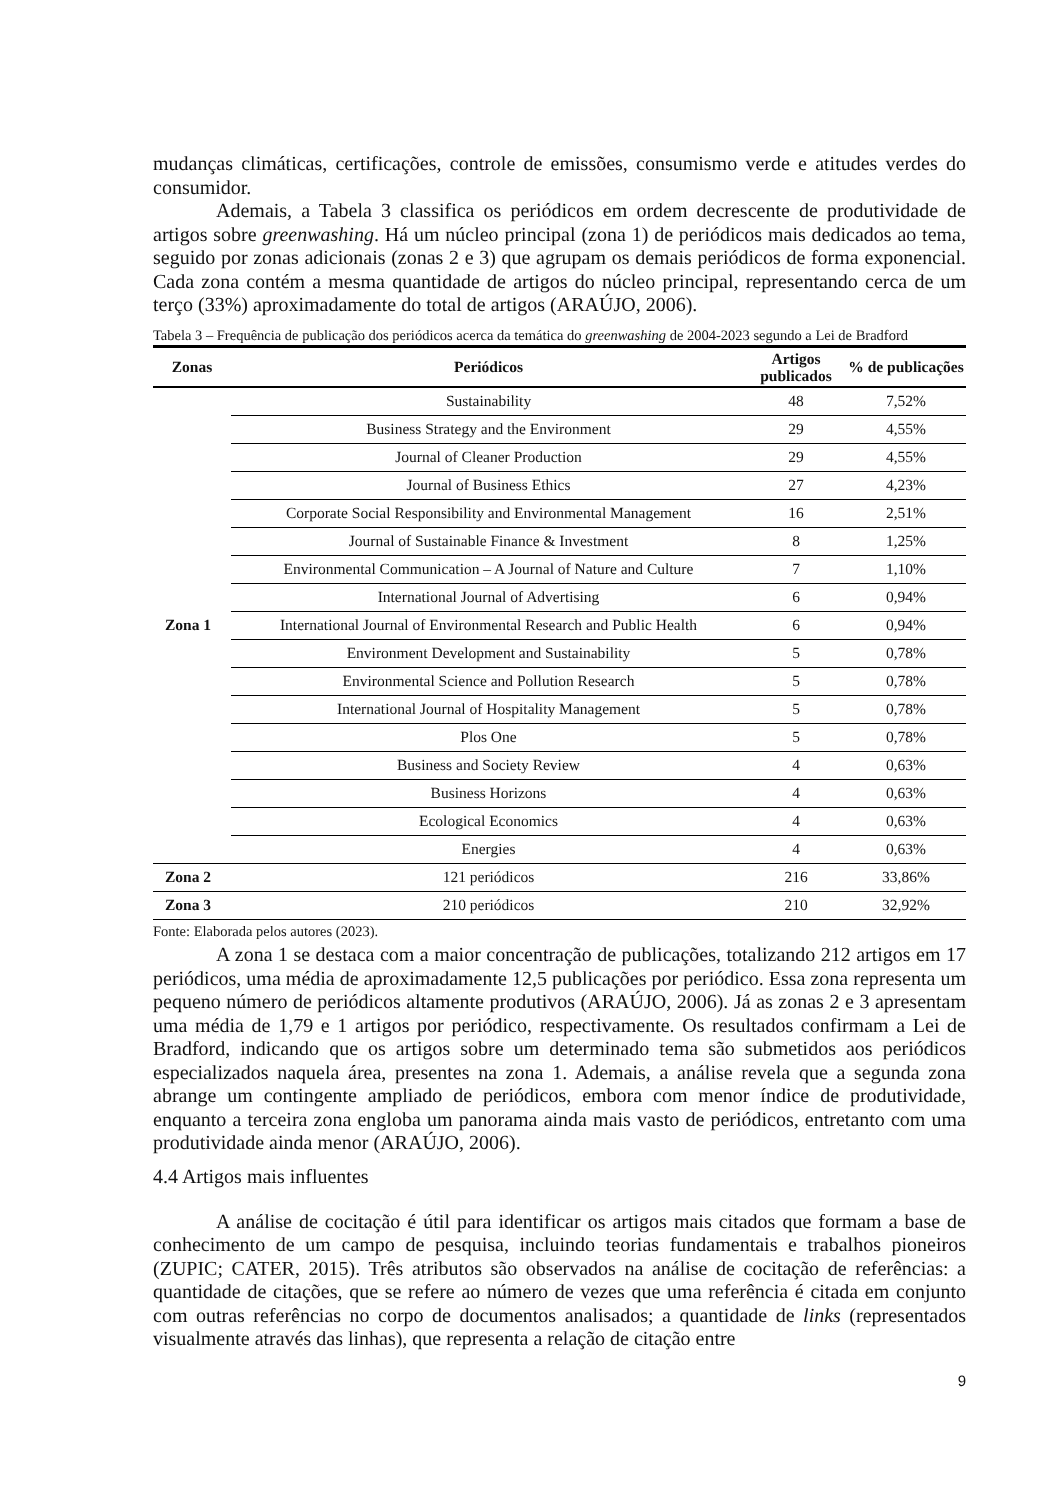mudanças climáticas, certificações, controle de emissões, consumismo verde e atitudes verdes do consumidor.
Ademais, a Tabela 3 classifica os periódicos em ordem decrescente de produtividade de artigos sobre greenwashing. Há um núcleo principal (zona 1) de periódicos mais dedicados ao tema, seguido por zonas adicionais (zonas 2 e 3) que agrupam os demais periódicos de forma exponencial. Cada zona contém a mesma quantidade de artigos do núcleo principal, representando cerca de um terço (33%) aproximadamente do total de artigos (ARAÚJO, 2006).
Tabela 3 – Frequência de publicação dos periódicos acerca da temática do greenwashing de 2004-2023 segundo a Lei de Bradford
| Zonas | Periódicos | Artigos publicados | % de publicações |
| --- | --- | --- | --- |
| Zona 1 | Sustainability | 48 | 7,52% |
| | Business Strategy and the Environment | 29 | 4,55% |
| | Journal of Cleaner Production | 29 | 4,55% |
| | Journal of Business Ethics | 27 | 4,23% |
| | Corporate Social Responsibility and Environmental Management | 16 | 2,51% |
| | Journal of Sustainable Finance & Investment | 8 | 1,25% |
| | Environmental Communication – A Journal of Nature and Culture | 7 | 1,10% |
| | International Journal of Advertising | 6 | 0,94% |
| | International Journal of Environmental Research and Public Health | 6 | 0,94% |
| | Environment Development and Sustainability | 5 | 0,78% |
| | Environmental Science and Pollution Research | 5 | 0,78% |
| | International Journal of Hospitality Management | 5 | 0,78% |
| | Plos One | 5 | 0,78% |
| | Business and Society Review | 4 | 0,63% |
| | Business Horizons | 4 | 0,63% |
| | Ecological Economics | 4 | 0,63% |
| | Energies | 4 | 0,63% |
| Zona 2 | 121 periódicos | 216 | 33,86% |
| Zona 3 | 210 periódicos | 210 | 32,92% |
Fonte: Elaborada pelos autores (2023).
A zona 1 se destaca com a maior concentração de publicações, totalizando 212 artigos em 17 periódicos, uma média de aproximadamente 12,5 publicações por periódico. Essa zona representa um pequeno número de periódicos altamente produtivos (ARAÚJO, 2006). Já as zonas 2 e 3 apresentam uma média de 1,79 e 1 artigos por periódico, respectivamente. Os resultados confirmam a Lei de Bradford, indicando que os artigos sobre um determinado tema são submetidos aos periódicos especializados naquela área, presentes na zona 1. Ademais, a análise revela que a segunda zona abrange um contingente ampliado de periódicos, embora com menor índice de produtividade, enquanto a terceira zona engloba um panorama ainda mais vasto de periódicos, entretanto com uma produtividade ainda menor (ARAÚJO, 2006).
4.4 Artigos mais influentes
A análise de cocitação é útil para identificar os artigos mais citados que formam a base de conhecimento de um campo de pesquisa, incluindo teorias fundamentais e trabalhos pioneiros (ZUPIC; CATER, 2015). Três atributos são observados na análise de cocitação de referências: a quantidade de citações, que se refere ao número de vezes que uma referência é citada em conjunto com outras referências no corpo de documentos analisados; a quantidade de links (representados visualmente através das linhas), que representa a relação de citação entre
9